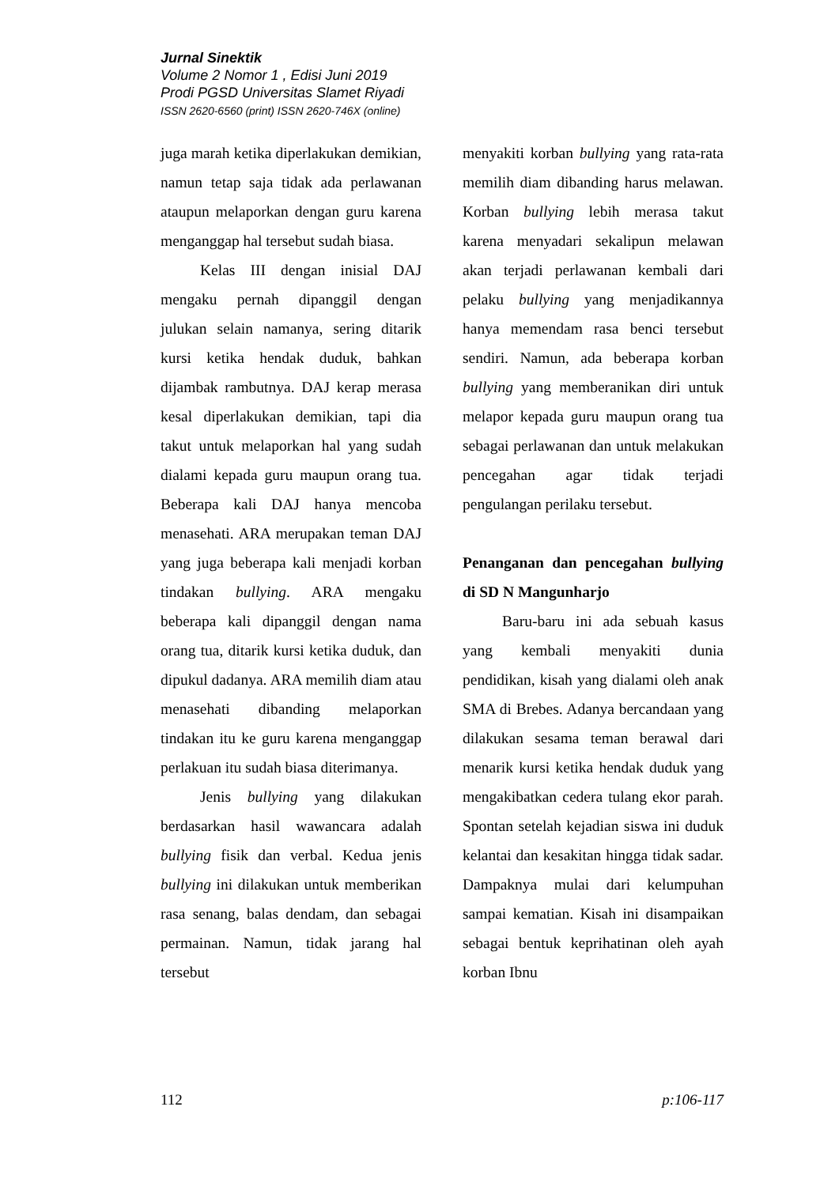Jurnal Sinektik
Volume 2 Nomor 1 , Edisi Juni 2019
Prodi PGSD Universitas Slamet Riyadi
ISSN 2620-6560 (print) ISSN 2620-746X (online)
juga marah ketika diperlakukan demikian, namun tetap saja tidak ada perlawanan ataupun melaporkan dengan guru karena menganggap hal tersebut sudah biasa.
Kelas III dengan inisial DAJ mengaku pernah dipanggil dengan julukan selain namanya, sering ditarik kursi ketika hendak duduk, bahkan dijambak rambutnya. DAJ kerap merasa kesal diperlakukan demikian, tapi dia takut untuk melaporkan hal yang sudah dialami kepada guru maupun orang tua. Beberapa kali DAJ hanya mencoba menasehati. ARA merupakan teman DAJ yang juga beberapa kali menjadi korban tindakan bullying. ARA mengaku beberapa kali dipanggil dengan nama orang tua, ditarik kursi ketika duduk, dan dipukul dadanya. ARA memilih diam atau menasehati dibanding melaporkan tindakan itu ke guru karena menganggap perlakuan itu sudah biasa diterimanya.
Jenis bullying yang dilakukan berdasarkan hasil wawancara adalah bullying fisik dan verbal. Kedua jenis bullying ini dilakukan untuk memberikan rasa senang, balas dendam, dan sebagai permainan. Namun, tidak jarang hal tersebut
menyakiti korban bullying yang rata-rata memilih diam dibanding harus melawan. Korban bullying lebih merasa takut karena menyadari sekalipun melawan akan terjadi perlawanan kembali dari pelaku bullying yang menjadikannya hanya memendam rasa benci tersebut sendiri. Namun, ada beberapa korban bullying yang memberanikan diri untuk melapor kepada guru maupun orang tua sebagai perlawanan dan untuk melakukan pencegahan agar tidak terjadi pengulangan perilaku tersebut.
Penanganan dan pencegahan bullying di SD N Mangunharjo
Baru-baru ini ada sebuah kasus yang kembali menyakiti dunia pendidikan, kisah yang dialami oleh anak SMA di Brebes. Adanya bercandaan yang dilakukan sesama teman berawal dari menarik kursi ketika hendak duduk yang mengakibatkan cedera tulang ekor parah. Spontan setelah kejadian siswa ini duduk kelantai dan kesakitan hingga tidak sadar. Dampaknya mulai dari kelumpuhan sampai kematian. Kisah ini disampaikan sebagai bentuk keprihatinan oleh ayah korban Ibnu
112 p:106-117